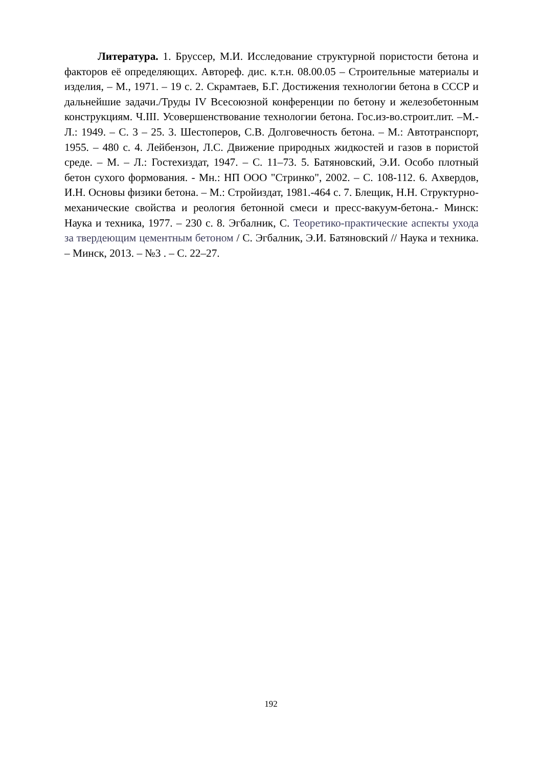Литература. 1. Бруссер, М.И. Исследование структурной пористости бетона и факторов её определяющих. Автореф. дис. к.т.н. 08.00.05 – Строительные материалы и изделия, – М., 1971. – 19 с. 2. Скрамтаев, Б.Г. Достижения технологии бетона в СССР и дальнейшие задачи./Труды IV Всесоюзной конференции по бетону и железобетонным конструкциям. Ч.III. Усовершенствование технологии бетона. Гос.из-во.строит.лит. –М.-Л.: 1949. – С. 3 – 25. 3. Шестоперов, С.В. Долговечность бетона. – М.: Автотранспорт, 1955. – 480 с. 4. Лейбензон, Л.С. Движение природных жидкостей и газов в пористой среде. – М. – Л.: Гостехиздат, 1947. – С. 11–73. 5. Батяновский, Э.И. Особо плотный бетон сухого формования. - Мн.: НП ООО "Стринко", 2002. – С. 108-112. 6. Ахвердов, И.Н. Основы физики бетона. – М.: Стройиздат, 1981.-464 с. 7. Блещик, Н.Н. Структурно-механические свойства и реология бетонной смеси и пресс-вакуум-бетона.- Минск: Наука и техника, 1977. – 230 с. 8. Эгбалник, С. Теоретико-практические аспекты ухода за твердеющим цементным бетоном / С. Эгбалник, Э.И. Батяновский // Наука и техника. – Минск, 2013. – №3 . – С. 22–27.
192